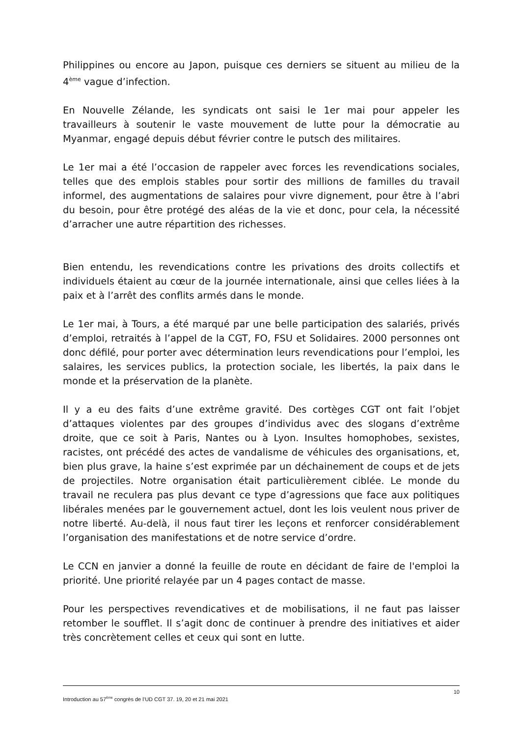Philippines ou encore au Japon, puisque ces derniers se situent au milieu de la 4<sup>ème</sup> vague d’infection.
En Nouvelle Zélande, les syndicats ont saisi le 1er mai pour appeler les travailleurs à soutenir le vaste mouvement de lutte pour la démocratie au Myanmar, engagé depuis début février contre le putsch des militaires.
Le 1er mai a été l’occasion de rappeler avec forces les revendications sociales, telles que des emplois stables pour sortir des millions de familles du travail informel, des augmentations de salaires pour vivre dignement, pour être à l’abri du besoin, pour être protégé des aléas de la vie et donc, pour cela, la nécessité d’arracher une autre répartition des richesses.
Bien entendu, les revendications contre les privations des droits collectifs et individuels étaient au cœur de la journée internationale, ainsi que celles liées à la paix et à l’arrêt des conflits armés dans le monde.
Le 1er mai, à Tours, a été marqué par une belle participation des salariés, privés d’emploi, retraités à l’appel de la CGT, FO, FSU et Solidaires. 2000 personnes ont donc défilé, pour porter avec détermination leurs revendications pour l’emploi, les salaires, les services publics, la protection sociale, les libertés, la paix dans le monde et la préservation de la planète.
Il y a eu des faits d’une extrême gravité. Des cortèges CGT ont fait l’objet d’attaques violentes par des groupes d’individus avec des slogans d’extrême droite, que ce soit à Paris, Nantes ou à Lyon. Insultes homophobes, sexistes, racistes, ont précédé des actes de vandalisme de véhicules des organisations, et, bien plus grave, la haine s’est exprimée par un déchainement de coups et de jets de projectiles. Notre organisation était particulièrement ciblée. Le monde du travail ne reculera pas plus devant ce type d’agressions que face aux politiques libérales menées par le gouvernement actuel, dont les lois veulent nous priver de notre liberté. Au-delà, il nous faut tirer les leçons et renforcer considérablement l’organisation des manifestations et de notre service d’ordre.
Le CCN en janvier a donné la feuille de route en décidant de faire de l'emploi la priorité. Une priorité relayée par un 4 pages contact de masse.
Pour les perspectives revendicatives et de mobilisations, il ne faut pas laisser retomber le soufflet. Il s’agit donc de continuer à prendre des initiatives et aider très concrètement celles et ceux qui sont en lutte.
10
Introduction au 57<sup>ème</sup> congrès de l’UD CGT 37. 19, 20 et 21 mai 2021